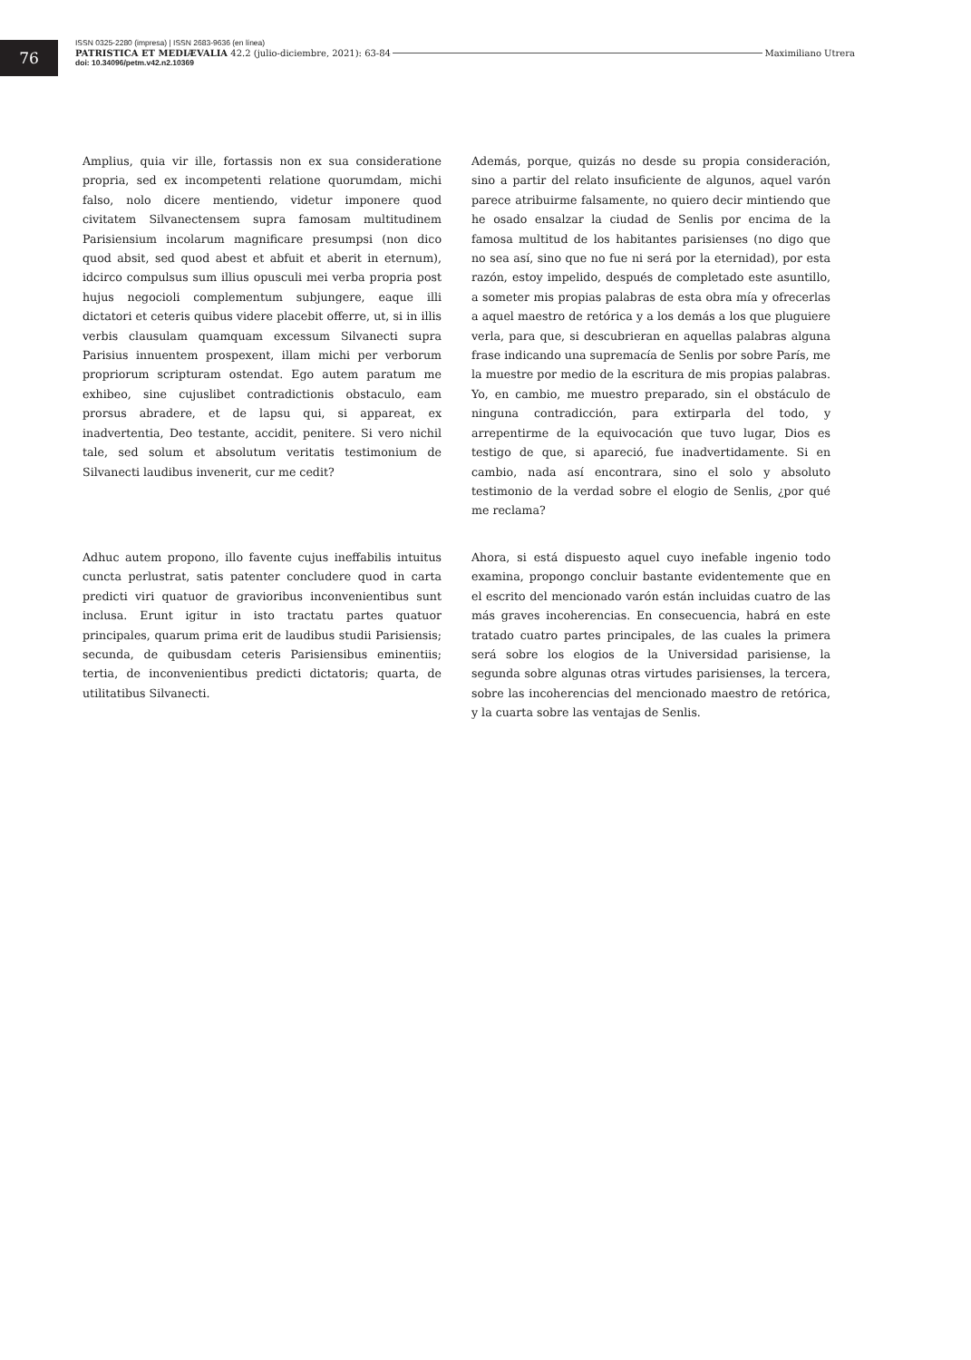76
ISSN 0325-2280 (impresa) | ISSN 2683-9636 (en línea)
PATRISTICA ET MEDIÆVALIA 42.2 (julio-diciembre, 2021): 63-84 Maximiliano Utrera
doi: 10.34096/petm.v42.n2.10369
Amplius, quia vir ille, fortassis non ex sua consideratione propria, sed ex incompetenti relatione quorumdam, michi falso, nolo dicere mentiendo, videtur imponere quod civitatem Silvanectensem supra famosam multitudinem Parisiensium incolarum magnificare presumpsi (non dico quod absit, sed quod abest et abfuit et aberit in eternum), idcirco compulsus sum illius opusculi mei verba propria post hujus negocioli complementum subjungere, eaque illi dictatori et ceteris quibus videre placebit offerre, ut, si in illis verbis clausulam quamquam excessum Silvanecti supra Parisius innuentem prospexent, illam michi per verborum propriorum scripturam ostendat. Ego autem paratum me exhibeo, sine cujuslibet contradictionis obstaculo, eam prorsus abradere, et de lapsu qui, si appareat, ex inadvertentia, Deo testante, accidit, penitere. Si vero nichil tale, sed solum et absolutum veritatis testimonium de Silvanecti laudibus invenerit, cur me cedit?
Además, porque, quizás no desde su propia consideración, sino a partir del relato insuficiente de algunos, aquel varón parece atribuirme falsamente, no quiero decir mintiendo que he osado ensalzar la ciudad de Senlis por encima de la famosa multitud de los habitantes parisienses (no digo que no sea así, sino que no fue ni será por la eternidad), por esta razón, estoy impelido, después de completado este asuntillo, a someter mis propias palabras de esta obra mía y ofrecerlas a aquel maestro de retórica y a los demás a los que pluguiere verla, para que, si descubrieran en aquellas palabras alguna frase indicando una supremacía de Senlis por sobre París, me la muestre por medio de la escritura de mis propias palabras. Yo, en cambio, me muestro preparado, sin el obstáculo de ninguna contradicción, para extirparla del todo, y arrepentirme de la equivocación que tuvo lugar, Dios es testigo de que, si apareció, fue inadvertidamente. Si en cambio, nada así encontrara, sino el solo y absoluto testimonio de la verdad sobre el elogio de Senlis, ¿por qué me reclama?
Adhuc autem propono, illo favente cujus ineffabilis intuitus cuncta perlustrat, satis patenter concludere quod in carta predicti viri quatuor de gravioribus inconvenientibus sunt inclusa. Erunt igitur in isto tractatu partes quatuor principales, quarum prima erit de laudibus studii Parisiensis; secunda, de quibusdam ceteris Parisiensibus eminentiis; tertia, de inconvenientibus predicti dictatoris; quarta, de utilitatibus Silvanecti.
Ahora, si está dispuesto aquel cuyo inefable ingenio todo examina, propongo concluir bastante evidentemente que en el escrito del mencionado varón están incluidas cuatro de las más graves incoherencias. En consecuencia, habrá en este tratado cuatro partes principales, de las cuales la primera será sobre los elogios de la Universidad parisiense, la segunda sobre algunas otras virtudes parisienses, la tercera, sobre las incoherencias del mencionado maestro de retórica, y la cuarta sobre las ventajas de Senlis.